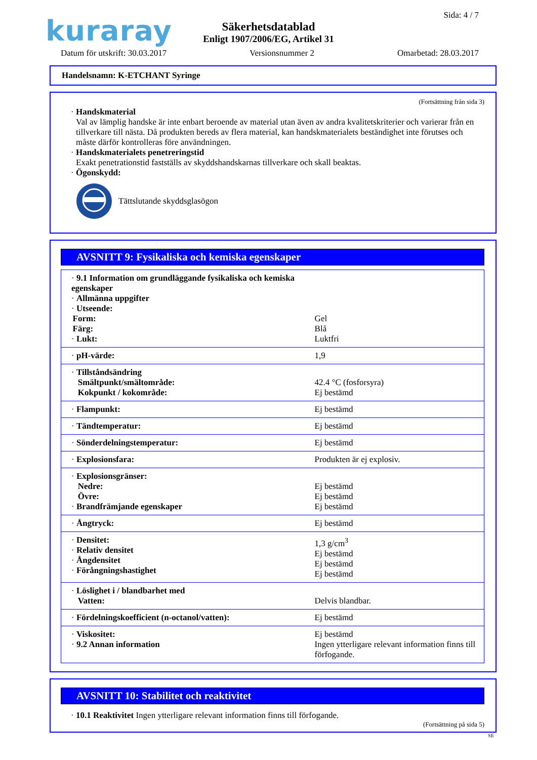kuraray Sida: 4 / 7
Säkerhetsdatablad
Enligt 1907/2006/EG, Artikel 31
Datum för utskrift: 30.03.2017 Versionsnummer 2 Omarbetad: 28.03.2017
Handelsnamn: K-ETCHANT Syringe
(Fortsättning från sida 3)
· Handskmaterial
Val av lämplig handske är inte enbart beroende av material utan även av andra kvalitetskriterier och varierar från en tillverkare till nästa. Då produkten bereds av flera material, kan handskmaterialets beständighet inte förutses och måste därför kontrolleras före användningen.
· Handskmaterialets penetreringstid
Exakt penetrationstid fastställs av skyddshandskarnas tillverkare och skall beaktas.
· Ögonskydd:
Tättslutande skyddsglasögon
AVSNITT 9: Fysikaliska och kemiska egenskaper
| · 9.1 Information om grundläggande fysikaliska och kemiska egenskaper · Allmänna uppgifter · Utseende: | |
| Form: | Gel |
| Färg: | Blå |
| · Lukt: | Luktfri |
| · pH-värde: | 1,9 |
| · Tillståndsändring Smältpunkt/smältområde: Kokpunkt / kokområde: | 42.4 °C (fosforsyra) Ej bestämd |
| · Flampunkt: | Ej bestämd |
| · Tändtemperatur: | Ej bestämd |
| · Sönderdelningstemperatur: | Ej bestämd |
| · Explosionsfara: | Produkten är ej explosiv. |
| · Explosionsgränser: Nedre: Övre: · Brandfrämjande egenskaper | Ej bestämd Ej bestämd Ej bestämd |
| · Ångtryck: | Ej bestämd |
| · Densitet: · Relativ densitet · Ångdensitet · Förångningshastighet | 1,3 g/cm<sup>3</sup> Ej bestämd Ej bestämd Ej bestämd |
| · Löslighet i / blandbarhet med Vatten: | Delvis blandbar. |
| · Fördelningskoefficient (n-octanol/vatten): | Ej bestämd |
| · Viskositet: · 9.2 Annan information | Ej bestämd Ingen ytterligare relevant information finns till förfogande. |
AVSNITT 10: Stabilitet och reaktivitet
· 10.1 Reaktivitet Ingen ytterligare relevant information finns till förfogande.
(Fortsättning på sida 5)
SE